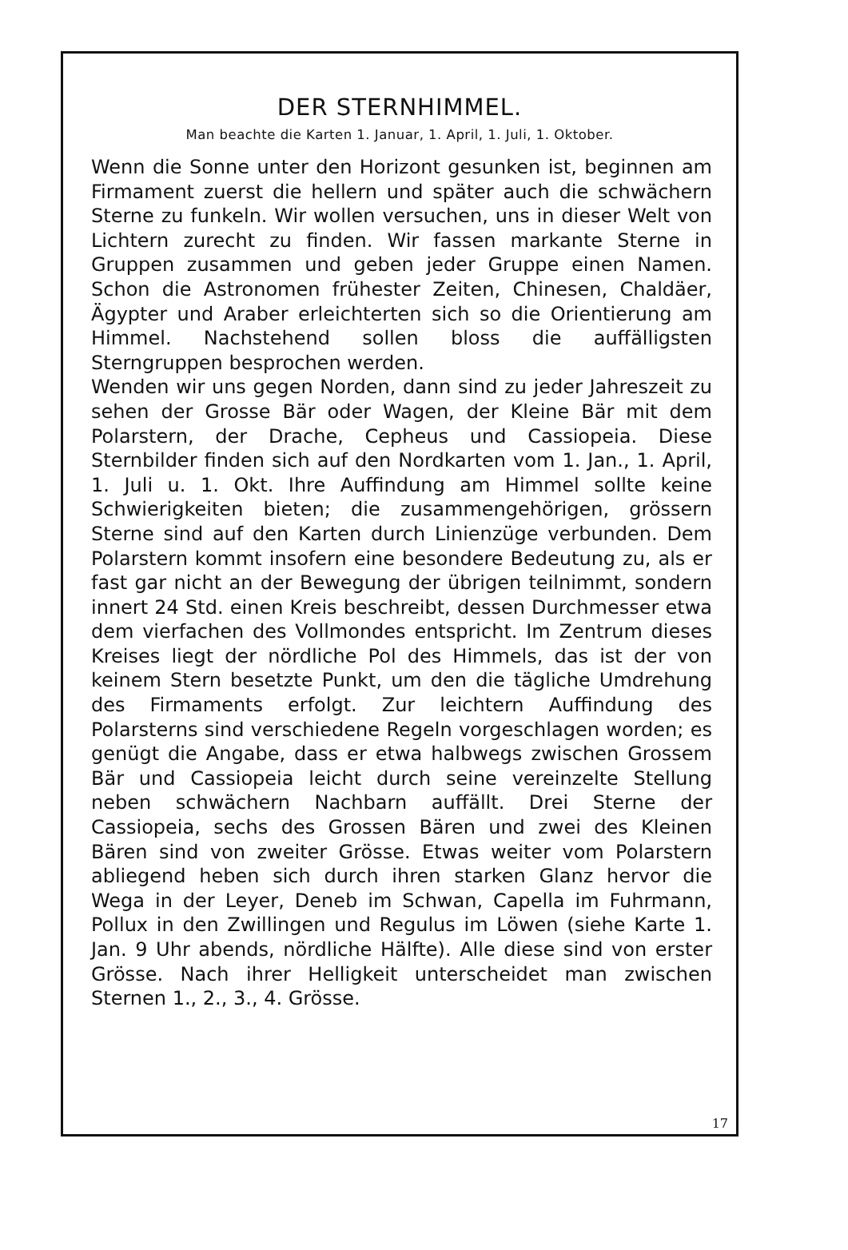DER STERNHIMMEL.
Man beachte die Karten 1. Januar, 1. April, 1. Juli, 1. Oktober.
Wenn die Sonne unter den Horizont gesunken ist, beginnen am Firmament zuerst die hellern und später auch die schwächern Sterne zu funkeln. Wir wollen versuchen, uns in dieser Welt von Lichtern zurecht zu finden. Wir fassen markante Sterne in Gruppen zusammen und geben jeder Gruppe einen Namen. Schon die Astronomen frühester Zeiten, Chinesen, Chaldäer, Ägypter und Araber erleichterten sich so die Orientierung am Himmel. Nachstehend sollen bloss die auffälligsten Sterngruppen besprochen werden.
Wenden wir uns gegen Norden, dann sind zu jeder Jahreszeit zu sehen der Grosse Bär oder Wagen, der Kleine Bär mit dem Polarstern, der Drache, Cepheus und Cassiopeia. Diese Sternbilder finden sich auf den Nordkarten vom 1. Jan., 1. April, 1. Juli u. 1. Okt. Ihre Auffindung am Himmel sollte keine Schwierigkeiten bieten; die zusammengehörigen, grössern Sterne sind auf den Karten durch Linienzüge verbunden. Dem Polarstern kommt insofern eine besondere Bedeutung zu, als er fast gar nicht an der Bewegung der übrigen teilnimmt, sondern innert 24 Std. einen Kreis beschreibt, dessen Durchmesser etwa dem vierfachen des Vollmondes entspricht. Im Zentrum dieses Kreises liegt der nördliche Pol des Himmels, das ist der von keinem Stern besetzte Punkt, um den die tägliche Umdrehung des Firmaments erfolgt. Zur leichtern Auffindung des Polarsterns sind verschiedene Regeln vorgeschlagen worden; es genügt die Angabe, dass er etwa halbwegs zwischen Grossem Bär und Cassiopeia leicht durch seine vereinzelte Stellung neben schwächern Nachbarn auffällt. Drei Sterne der Cassiopeia, sechs des Grossen Bären und zwei des Kleinen Bären sind von zweiter Grösse. Etwas weiter vom Polarstern abliegend heben sich durch ihren starken Glanz hervor die Wega in der Leyer, Deneb im Schwan, Capella im Fuhrmann, Pollux in den Zwillingen und Regulus im Löwen (siehe Karte 1. Jan. 9 Uhr abends, nördliche Hälfte). Alle diese sind von erster Grösse. Nach ihrer Helligkeit unterscheidet man zwischen Sternen 1., 2., 3., 4. Grösse.
17